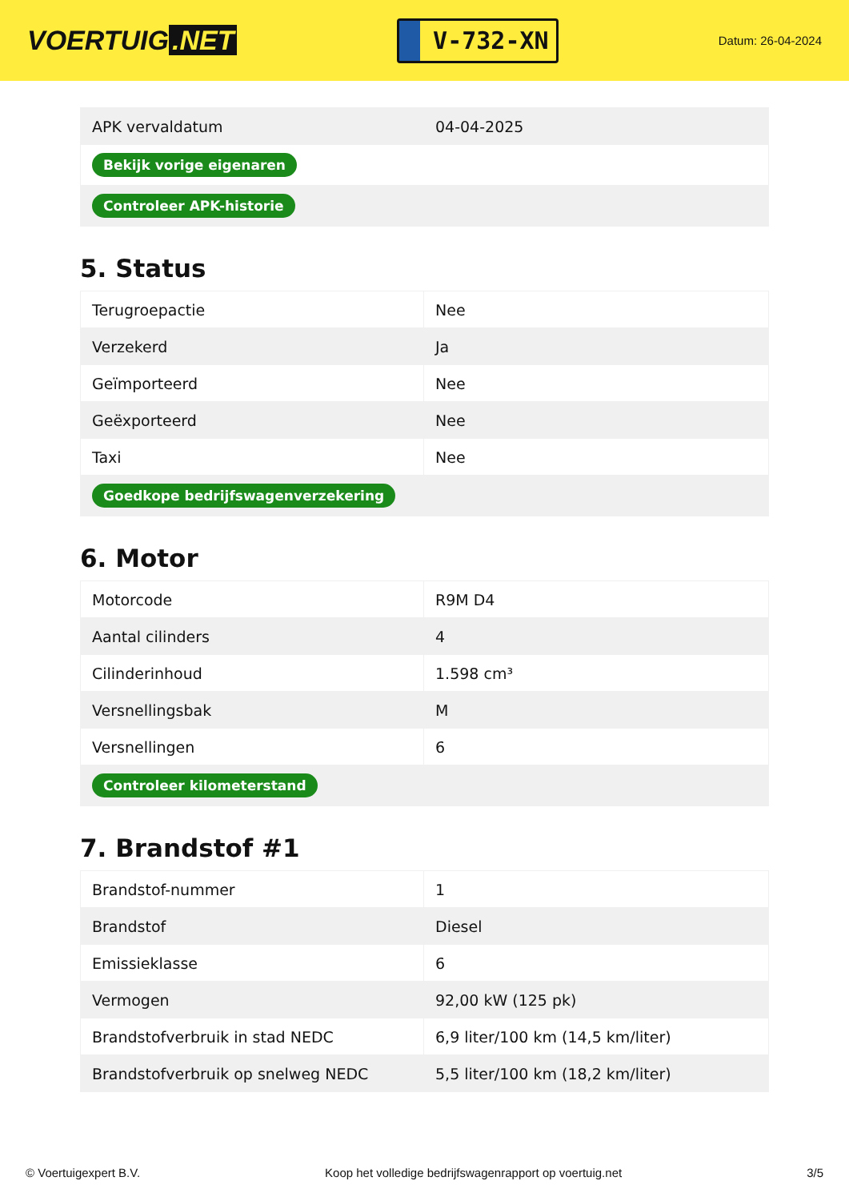VOERTUIG.NET
V-732-XN
Datum: 26-04-2024
| APK vervaldatum | 04-04-2025 |
| Bekijk vorige eigenaren | |
| Controleer APK-historie | |
5. Status
| Terugroepactie | Nee |
| Verzekerd | Ja |
| Geïmporteerd | Nee |
| Geëxporteerd | Nee |
| Taxi | Nee |
| Goedkope bedrijfswagenverzekering | |
6. Motor
| Motorcode | R9M D4 |
| Aantal cilinders | 4 |
| Cilinderinhoud | 1.598 cm³ |
| Versnellingsbak | M |
| Versnellingen | 6 |
| Controleer kilometerstand | |
7. Brandstof #1
| Brandstof-nummer | 1 |
| Brandstof | Diesel |
| Emissieklasse | 6 |
| Vermogen | 92,00 kW (125 pk) |
| Brandstofverbruik in stad NEDC | 6,9 liter/100 km (14,5 km/liter) |
| Brandstofverbruik op snelweg NEDC | 5,5 liter/100 km (18,2 km/liter) |
© Voertuigexpert B.V. Koop het volledige bedrijfswagenrapport op voertuig.net 3/5